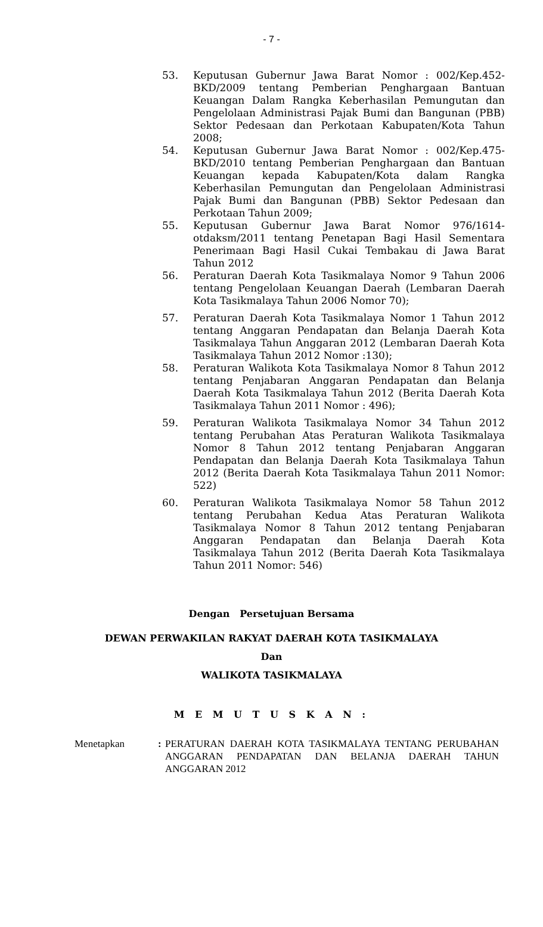- 7 -
53. Keputusan Gubernur Jawa Barat Nomor : 002/Kep.452-BKD/2009 tentang Pemberian Penghargaan Bantuan Keuangan Dalam Rangka Keberhasilan Pemungutan dan Pengelolaan Administrasi Pajak Bumi dan Bangunan (PBB) Sektor Pedesaan dan Perkotaan Kabupaten/Kota Tahun 2008;
54. Keputusan Gubernur Jawa Barat Nomor : 002/Kep.475-BKD/2010 tentang Pemberian Penghargaan dan Bantuan Keuangan kepada Kabupaten/Kota dalam Rangka Keberhasilan Pemungutan dan Pengelolaan Administrasi Pajak Bumi dan Bangunan (PBB) Sektor Pedesaan dan Perkotaan Tahun 2009;
55. Keputusan Gubernur Jawa Barat Nomor 976/1614-otdaksm/2011 tentang Penetapan Bagi Hasil Sementara Penerimaan Bagi Hasil Cukai Tembakau di Jawa Barat Tahun 2012
56. Peraturan Daerah Kota Tasikmalaya Nomor 9 Tahun 2006 tentang Pengelolaan Keuangan Daerah (Lembaran Daerah Kota Tasikmalaya Tahun 2006 Nomor 70);
57. Peraturan Daerah Kota Tasikmalaya Nomor 1 Tahun 2012 tentang Anggaran Pendapatan dan Belanja Daerah Kota Tasikmalaya Tahun Anggaran 2012 (Lembaran Daerah Kota Tasikmalaya Tahun 2012 Nomor :130);
58. Peraturan Walikota Kota Tasikmalaya Nomor 8 Tahun 2012 tentang Penjabaran Anggaran Pendapatan dan Belanja Daerah Kota Tasikmalaya Tahun 2012 (Berita Daerah Kota Tasikmalaya Tahun 2011 Nomor : 496);
59. Peraturan Walikota Tasikmalaya Nomor 34 Tahun 2012 tentang Perubahan Atas Peraturan Walikota Tasikmalaya Nomor 8 Tahun 2012 tentang Penjabaran Anggaran Pendapatan dan Belanja Daerah Kota Tasikmalaya Tahun 2012 (Berita Daerah Kota Tasikmalaya Tahun 2011 Nomor: 522)
60. Peraturan Walikota Tasikmalaya Nomor 58 Tahun 2012 tentang Perubahan Kedua Atas Peraturan Walikota Tasikmalaya Nomor 8 Tahun 2012 tentang Penjabaran Anggaran Pendapatan dan Belanja Daerah Kota Tasikmalaya Tahun 2012 (Berita Daerah Kota Tasikmalaya Tahun 2011 Nomor: 546)
Dengan Persetujuan Bersama
DEWAN PERWAKILAN RAKYAT DAERAH KOTA TASIKMALAYA
Dan
WALIKOTA TASIKMALAYA
M E M U T U S K A N :
Menetapkan: PERATURAN DAERAH KOTA TASIKMALAYA TENTANG PERUBAHAN ANGGARAN PENDAPATAN DAN BELANJA DAERAH TAHUN ANGGARAN 2012